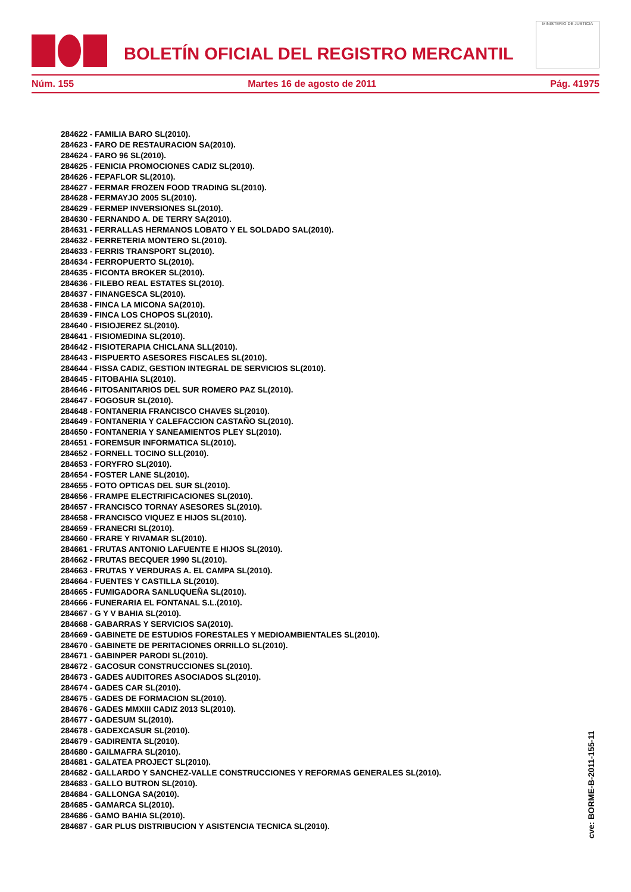BOLETÍN OFICIAL DEL REGISTRO MERCANTIL
MINISTERIO DE JUSTICIA
Núm. 155 Martes 16 de agosto de 2011 Pág. 41975
284622 - FAMILIA BARO SL(2010).
284623 - FARO DE RESTAURACION SA(2010).
284624 - FARO 96 SL(2010).
284625 - FENICIA PROMOCIONES CADIZ SL(2010).
284626 - FEPAFLOR SL(2010).
284627 - FERMAR FROZEN FOOD TRADING SL(2010).
284628 - FERMAYJO 2005 SL(2010).
284629 - FERMEP INVERSIONES SL(2010).
284630 - FERNANDO A. DE TERRY SA(2010).
284631 - FERRALLAS HERMANOS LOBATO Y EL SOLDADO SAL(2010).
284632 - FERRETERIA MONTERO SL(2010).
284633 - FERRIS TRANSPORT SL(2010).
284634 - FERROPUERTO SL(2010).
284635 - FICONTA BROKER SL(2010).
284636 - FILEBO REAL ESTATES SL(2010).
284637 - FINANGESCA SL(2010).
284638 - FINCA LA MICONA SA(2010).
284639 - FINCA LOS CHOPOS SL(2010).
284640 - FISIOJEREZ SL(2010).
284641 - FISIOMEDINA SL(2010).
284642 - FISIOTERAPIA CHICLANA SLL(2010).
284643 - FISPUERTO ASESORES FISCALES SL(2010).
284644 - FISSA CADIZ, GESTION INTEGRAL DE SERVICIOS SL(2010).
284645 - FITOBAHIA SL(2010).
284646 - FITOSANITARIOS DEL SUR ROMERO PAZ SL(2010).
284647 - FOGOSUR SL(2010).
284648 - FONTANERIA FRANCISCO CHAVES SL(2010).
284649 - FONTANERIA Y CALEFACCION CASTAÑO SL(2010).
284650 - FONTANERIA Y SANEAMIENTOS PLEY SL(2010).
284651 - FOREMSUR INFORMATICA SL(2010).
284652 - FORNELL TOCINO SLL(2010).
284653 - FORYFRO SL(2010).
284654 - FOSTER LANE SL(2010).
284655 - FOTO OPTICAS DEL SUR SL(2010).
284656 - FRAMPE ELECTRIFICACIONES SL(2010).
284657 - FRANCISCO TORNAY ASESORES SL(2010).
284658 - FRANCISCO VIQUEZ E HIJOS SL(2010).
284659 - FRANECRI SL(2010).
284660 - FRARE Y RIVAMAR SL(2010).
284661 - FRUTAS ANTONIO LAFUENTE E HIJOS SL(2010).
284662 - FRUTAS BECQUER 1990 SL(2010).
284663 - FRUTAS Y VERDURAS A. EL CAMPA SL(2010).
284664 - FUENTES Y CASTILLA SL(2010).
284665 - FUMIGADORA SANLUQUEÑA SL(2010).
284666 - FUNERARIA EL FONTANAL S.L.(2010).
284667 - G Y V BAHIA SL(2010).
284668 - GABARRAS Y SERVICIOS SA(2010).
284669 - GABINETE DE ESTUDIOS FORESTALES Y MEDIOAMBIENTALES SL(2010).
284670 - GABINETE DE PERITACIONES ORRILLO SL(2010).
284671 - GABINPER PARODI SL(2010).
284672 - GACOSUR CONSTRUCCIONES SL(2010).
284673 - GADES AUDITORES ASOCIADOS SL(2010).
284674 - GADES CAR SL(2010).
284675 - GADES DE FORMACION SL(2010).
284676 - GADES MMXIII CADIZ 2013 SL(2010).
284677 - GADESUM SL(2010).
284678 - GADEXCASUR SL(2010).
284679 - GADIRENTA SL(2010).
284680 - GAILMAFRA SL(2010).
284681 - GALATEA PROJECT SL(2010).
284682 - GALLARDO Y SANCHEZ-VALLE CONSTRUCCIONES Y REFORMAS GENERALES SL(2010).
284683 - GALLO BUTRON SL(2010).
284684 - GALLONGA SA(2010).
284685 - GAMARCA SL(2010).
284686 - GAMO BAHIA SL(2010).
284687 - GAR PLUS DISTRIBUCION Y ASISTENCIA TECNICA SL(2010).
cve: BORME-B-2011-155-11